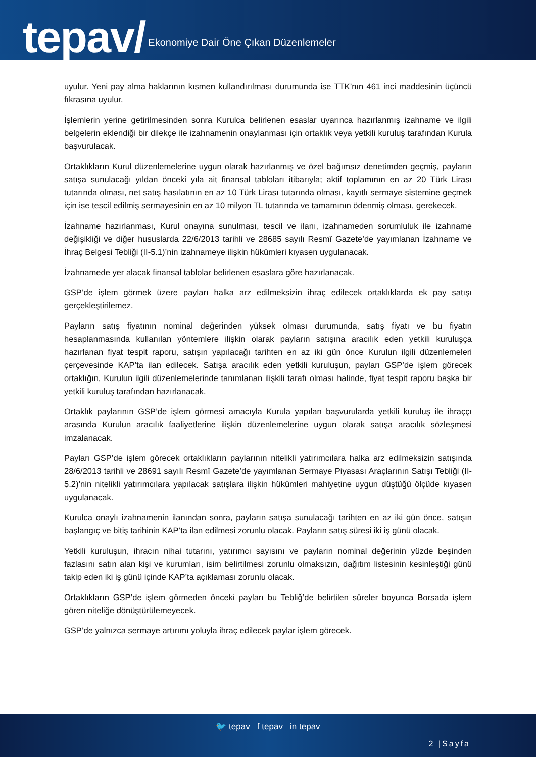tepav/ Ekonomiye Dair Öne Çıkan Düzenlemeler
uyulur. Yeni pay alma haklarının kısmen kullandırılması durumunda ise TTK’nın 461 inci maddesinin üçüncü fıkrasına uyulur.
İşlemlerin yerine getirilmesinden sonra Kurulca belirlenen esaslar uyarınca hazırlanmış izahname ve ilgili belgelerin eklendiği bir dilekçe ile izahnamenin onaylanması için ortaklık veya yetkili kuruluş tarafından Kurula başvurulacak.
Ortaklıkların Kurul düzenlemelerine uygun olarak hazırlanmış ve özel bağımsız denetimden geçmiş, payların satışa sunulacağı yıldan önceki yıla ait finansal tabloları itibarıyla; aktif toplamının en az 20 Türk Lirası tutarında olması, net satış hasılatının en az 10 Türk Lirası tutarında olması, kayıtlı sermaye sistemine geçmek için ise tescil edilmiş sermayesinin en az 10 milyon TL tutarında ve tamamının ödenmiş olması, gerekecek.
İzahname hazırlanması, Kurul onayına sunulması, tescil ve ilanı, izahnameden sorumluluk ile izahname değişikliği ve diğer hususlarda 22/6/2013 tarihli ve 28685 sayılı Resmî Gazete’de yayımlanan İzahname ve İhraç Belgesi Tebliği (II-5.1)’nin izahnameye ilişkin hükümleri kıyasen uygulanacak.
İzahnamede yer alacak finansal tablolar belirlenen esaslara göre hazırlanacak.
GSP’de işlem görmek üzere payları halka arz edilmeksizin ihraç edilecek ortaklıklarda ek pay satışı gerçekleştirilemez.
Payların satış fiyatının nominal değerinden yüksek olması durumunda, satış fiyatı ve bu fiyatın hesaplanmasında kullanılan yöntemlere ilişkin olarak payların satışına aracılık eden yetkili kuruluşça hazırlanan fiyat tespit raporu, satışın yapılacağı tarihten en az iki gün önce Kurulun ilgili düzenlemeleri çerçevesinde KAP’ta ilan edilecek. Satışa aracılık eden yetkili kuruluşun, payları GSP’de işlem görecek ortaklığın, Kurulun ilgili düzenlemelerinde tanımlanan ilişkili tarafı olması halinde, fiyat tespit raporu başka bir yetkili kuruluş tarafından hazırlanacak.
Ortaklık paylarının GSP’de işlem görmesi amacıyla Kurula yapılan başvurularda yetkili kuruluş ile ihraççı arasında Kurulun aracılık faaliyetlerine ilişkin düzenlemelerine uygun olarak satışa aracılık sözleşmesi imzalanacak.
Payları GSP’de işlem görecek ortaklıkların paylarının nitelikli yatırımcılara halka arz edilmeksizin satışında 28/6/2013 tarihli ve 28691 sayılı Resmî Gazete’de yayımlanan Sermaye Piyasası Araçlarının Satışı Tebliği (II-5.2)’nin nitelikli yatırımcılara yapılacak satışlara ilişkin hükümleri mahiyetine uygun düştüğü ölçüde kıyasen uygulanacak.
Kurulca onaylı izahnamenin ilanından sonra, payların satışa sunulacağı tarihten en az iki gün önce, satışın başlangıç ve bitiş tarihinin KAP’ta ilan edilmesi zorunlu olacak. Payların satış süresi iki iş günü olacak.
Yetkili kuruluşun, ihracın nihai tutarını, yatırımcı sayısını ve payların nominal değerinin yüzde beşinden fazlasını satın alan kişi ve kurumları, isim belirtilmesi zorunlu olmaksızın, dağıtım listesinin kesinleştiği günü takip eden iki iş günü içinde KAP’ta açıklaması zorunlu olacak.
Ortaklıkların GSP’de işlem görmeden önceki payları bu Tebliğ’de belirtilen süreler boyunca Borsada işlem gören niteliğe dönüştürülemeyecek.
GSP’de yalnızca sermaye artırımı yoluyla ihraç edilecek paylar işlem görecek.
🐦 tepav f tepav in tepav
2 |Sayfa